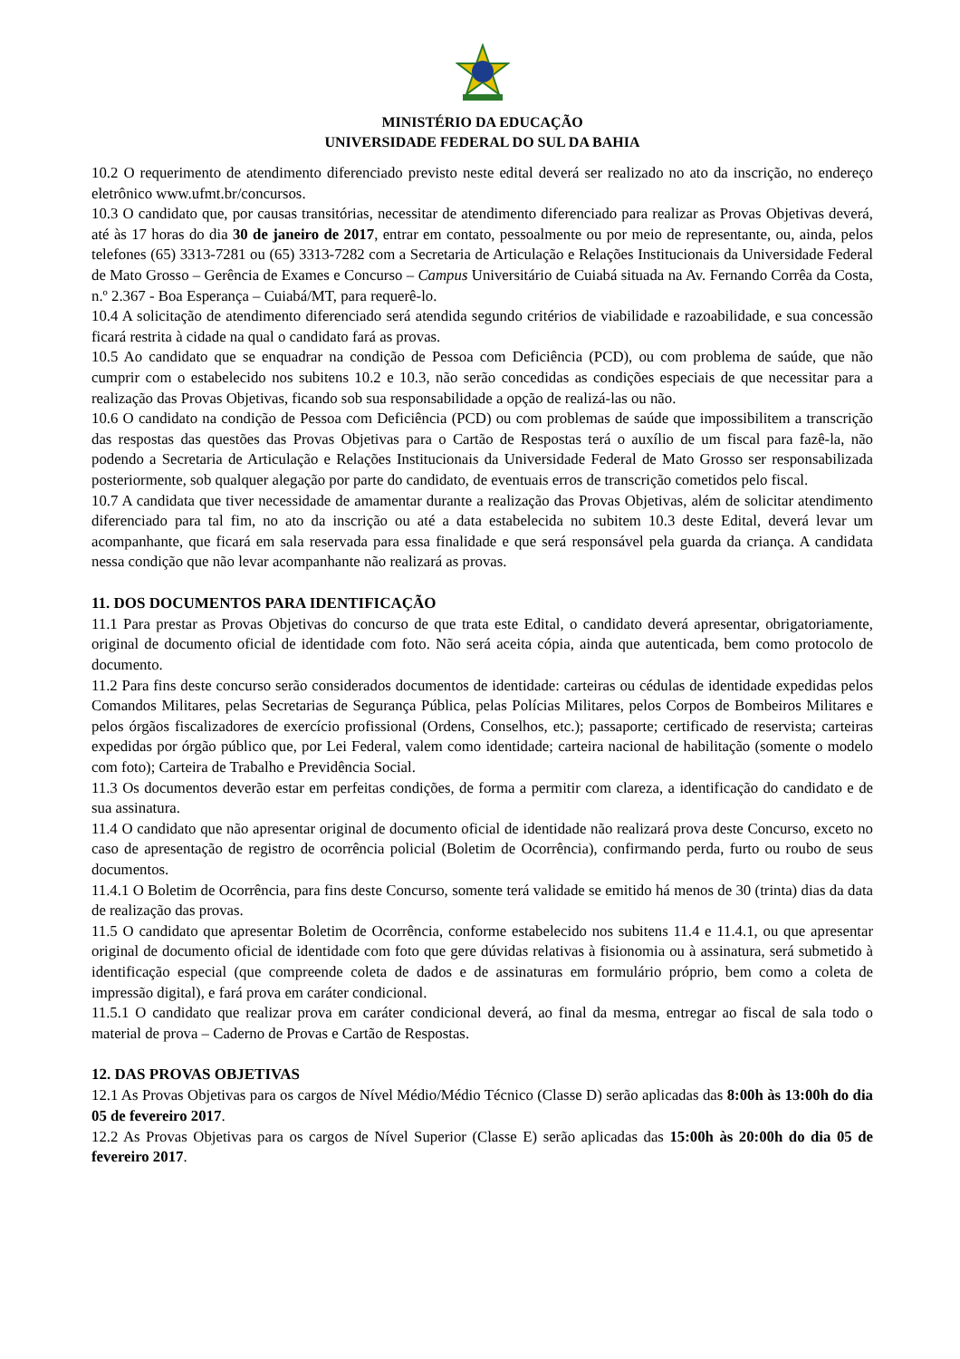MINISTÉRIO DA EDUCAÇÃO
UNIVERSIDADE FEDERAL DO SUL DA BAHIA
10.2 O requerimento de atendimento diferenciado previsto neste edital deverá ser realizado no ato da inscrição, no endereço eletrônico www.ufmt.br/concursos.
10.3 O candidato que, por causas transitórias, necessitar de atendimento diferenciado para realizar as Provas Objetivas deverá, até às 17 horas do dia 30 de janeiro de 2017, entrar em contato, pessoalmente ou por meio de representante, ou, ainda, pelos telefones (65) 3313-7281 ou (65) 3313-7282 com a Secretaria de Articulação e Relações Institucionais da Universidade Federal de Mato Grosso – Gerência de Exames e Concurso – Campus Universitário de Cuiabá situada na Av. Fernando Corrêa da Costa, n.º 2.367 - Boa Esperança – Cuiabá/MT, para requerê-lo.
10.4 A solicitação de atendimento diferenciado será atendida segundo critérios de viabilidade e razoabilidade, e sua concessão ficará restrita à cidade na qual o candidato fará as provas.
10.5 Ao candidato que se enquadrar na condição de Pessoa com Deficiência (PCD), ou com problema de saúde, que não cumprir com o estabelecido nos subitens 10.2 e 10.3, não serão concedidas as condições especiais de que necessitar para a realização das Provas Objetivas, ficando sob sua responsabilidade a opção de realizá-las ou não.
10.6 O candidato na condição de Pessoa com Deficiência (PCD) ou com problemas de saúde que impossibilitem a transcrição das respostas das questões das Provas Objetivas para o Cartão de Respostas terá o auxílio de um fiscal para fazê-la, não podendo a Secretaria de Articulação e Relações Institucionais da Universidade Federal de Mato Grosso ser responsabilizada posteriormente, sob qualquer alegação por parte do candidato, de eventuais erros de transcrição cometidos pelo fiscal.
10.7 A candidata que tiver necessidade de amamentar durante a realização das Provas Objetivas, além de solicitar atendimento diferenciado para tal fim, no ato da inscrição ou até a data estabelecida no subitem 10.3 deste Edital, deverá levar um acompanhante, que ficará em sala reservada para essa finalidade e que será responsável pela guarda da criança. A candidata nessa condição que não levar acompanhante não realizará as provas.
11. DOS DOCUMENTOS PARA IDENTIFICAÇÃO
11.1 Para prestar as Provas Objetivas do concurso de que trata este Edital, o candidato deverá apresentar, obrigatoriamente, original de documento oficial de identidade com foto. Não será aceita cópia, ainda que autenticada, bem como protocolo de documento.
11.2 Para fins deste concurso serão considerados documentos de identidade: carteiras ou cédulas de identidade expedidas pelos Comandos Militares, pelas Secretarias de Segurança Pública, pelas Polícias Militares, pelos Corpos de Bombeiros Militares e pelos órgãos fiscalizadores de exercício profissional (Ordens, Conselhos, etc.); passaporte; certificado de reservista; carteiras expedidas por órgão público que, por Lei Federal, valem como identidade; carteira nacional de habilitação (somente o modelo com foto); Carteira de Trabalho e Previdência Social.
11.3 Os documentos deverão estar em perfeitas condições, de forma a permitir com clareza, a identificação do candidato e de sua assinatura.
11.4 O candidato que não apresentar original de documento oficial de identidade não realizará prova deste Concurso, exceto no caso de apresentação de registro de ocorrência policial (Boletim de Ocorrência), confirmando perda, furto ou roubo de seus documentos.
11.4.1 O Boletim de Ocorrência, para fins deste Concurso, somente terá validade se emitido há menos de 30 (trinta) dias da data de realização das provas.
11.5 O candidato que apresentar Boletim de Ocorrência, conforme estabelecido nos subitens 11.4 e 11.4.1, ou que apresentar original de documento oficial de identidade com foto que gere dúvidas relativas à fisionomia ou à assinatura, será submetido à identificação especial (que compreende coleta de dados e de assinaturas em formulário próprio, bem como a coleta de impressão digital), e fará prova em caráter condicional.
11.5.1 O candidato que realizar prova em caráter condicional deverá, ao final da mesma, entregar ao fiscal de sala todo o material de prova – Caderno de Provas e Cartão de Respostas.
12. DAS PROVAS OBJETIVAS
12.1 As Provas Objetivas para os cargos de Nível Médio/Médio Técnico (Classe D) serão aplicadas das 8:00h às 13:00h do dia 05 de fevereiro 2017.
12.2 As Provas Objetivas para os cargos de Nível Superior (Classe E) serão aplicadas das 15:00h às 20:00h do dia 05 de fevereiro 2017.